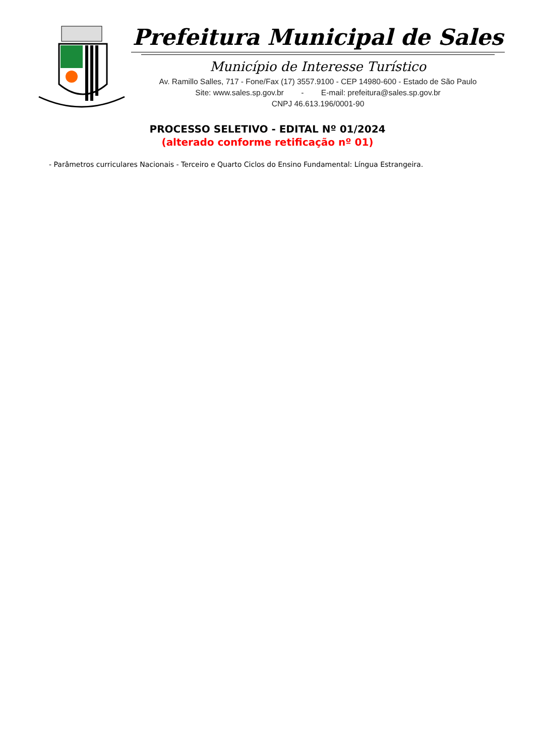Prefeitura Municipal de Sales
Município de Interesse Turístico
Av. Ramillo Salles, 717 - Fone/Fax (17) 3557.9100 - CEP 14980-600 - Estado de São Paulo
Site: www.sales.sp.gov.br - E-mail: prefeitura@sales.sp.gov.br
CNPJ 46.613.196/0001-90
PROCESSO SELETIVO - EDITAL Nº 01/2024
(alterado conforme retificação nº 01)
- Parâmetros curriculares Nacionais - Terceiro e Quarto Ciclos do Ensino Fundamental: Língua Estrangeira.